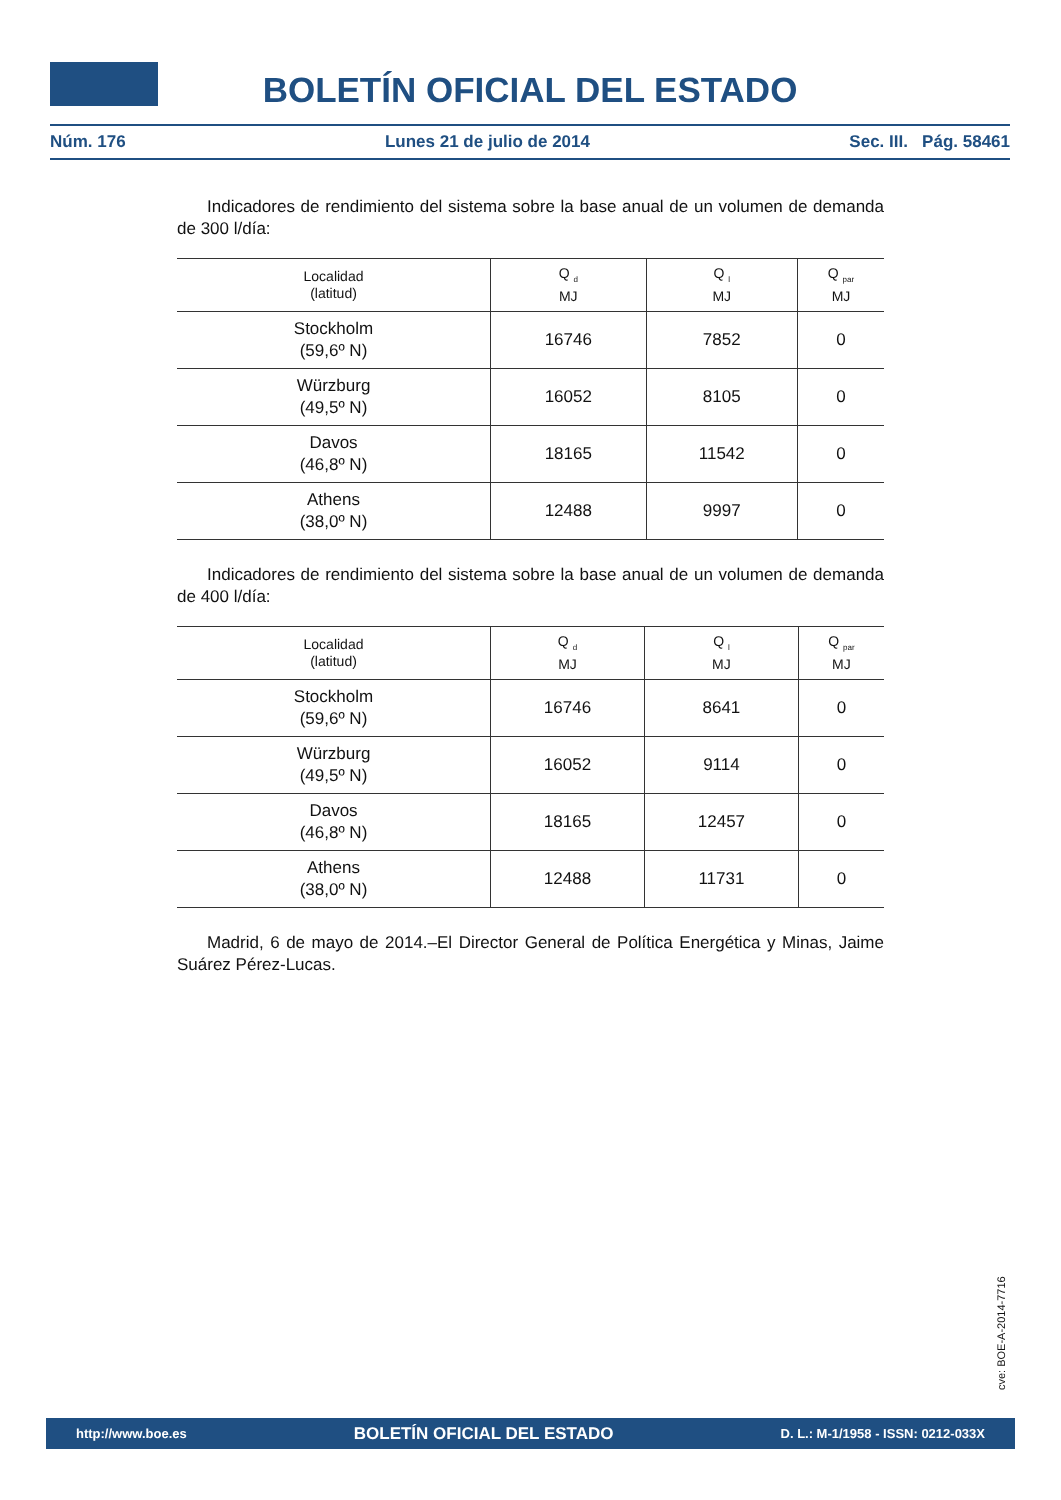BOLETÍN OFICIAL DEL ESTADO
Núm. 176 Lunes 21 de julio de 2014 Sec. III. Pág. 58461
Indicadores de rendimiento del sistema sobre la base anual de un volumen de demanda de 300 l/día:
| Localidad (latitud) | Q <sub>d</sub> MJ | Q <sub>l</sub> MJ | Q <sub>par</sub> MJ |
| --- | --- | --- | --- |
| Stockholm (59,6º N) | 16746 | 7852 | 0 |
| Würzburg (49,5º N) | 16052 | 8105 | 0 |
| Davos (46,8º N) | 18165 | 11542 | 0 |
| Athens (38,0º N) | 12488 | 9997 | 0 |
Indicadores de rendimiento del sistema sobre la base anual de un volumen de demanda de 400 l/día:
| Localidad (latitud) | Q <sub>d</sub> MJ | Q <sub>l</sub> MJ | Q <sub>par</sub> MJ |
| --- | --- | --- | --- |
| Stockholm (59,6º N) | 16746 | 8641 | 0 |
| Würzburg (49,5º N) | 16052 | 9114 | 0 |
| Davos (46,8º N) | 18165 | 12457 | 0 |
| Athens (38,0º N) | 12488 | 11731 | 0 |
Madrid, 6 de mayo de 2014.–El Director General de Política Energética y Minas, Jaime Suárez Pérez-Lucas.
cve: BOE-A-2014-7716
http://www.boe.es BOLETÍN OFICIAL DEL ESTADO D. L.: M-1/1958 - ISSN: 0212-033X